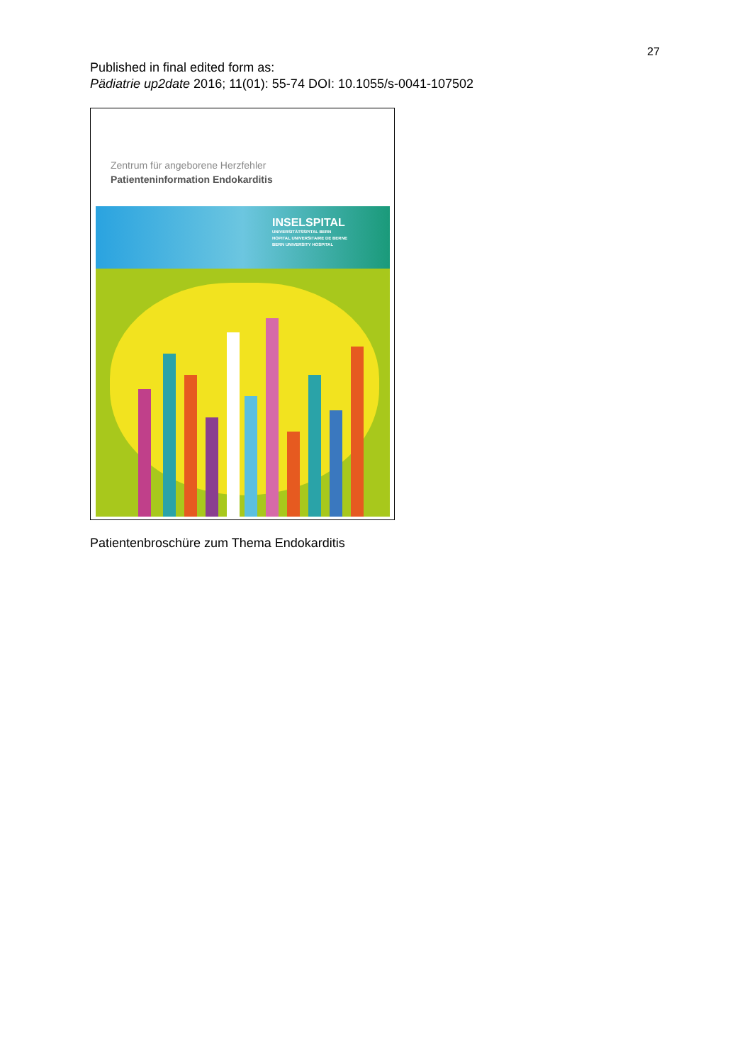27
Published in final edited form as:
Pädiatrie up2date 2016; 11(01): 55-74 DOI: 10.1055/s-0041-107502
Zentrum für angeborene Herzfehler
Patienteninformation Endokarditis
INSELSPITAL
UNIVERSITÄTSSPITAL BERN
HOPITAL UNIVERSITAIRE DE BERNE
BERN UNIVERSITY HOSPITAL
Patientenbroschüre zum Thema Endokarditis